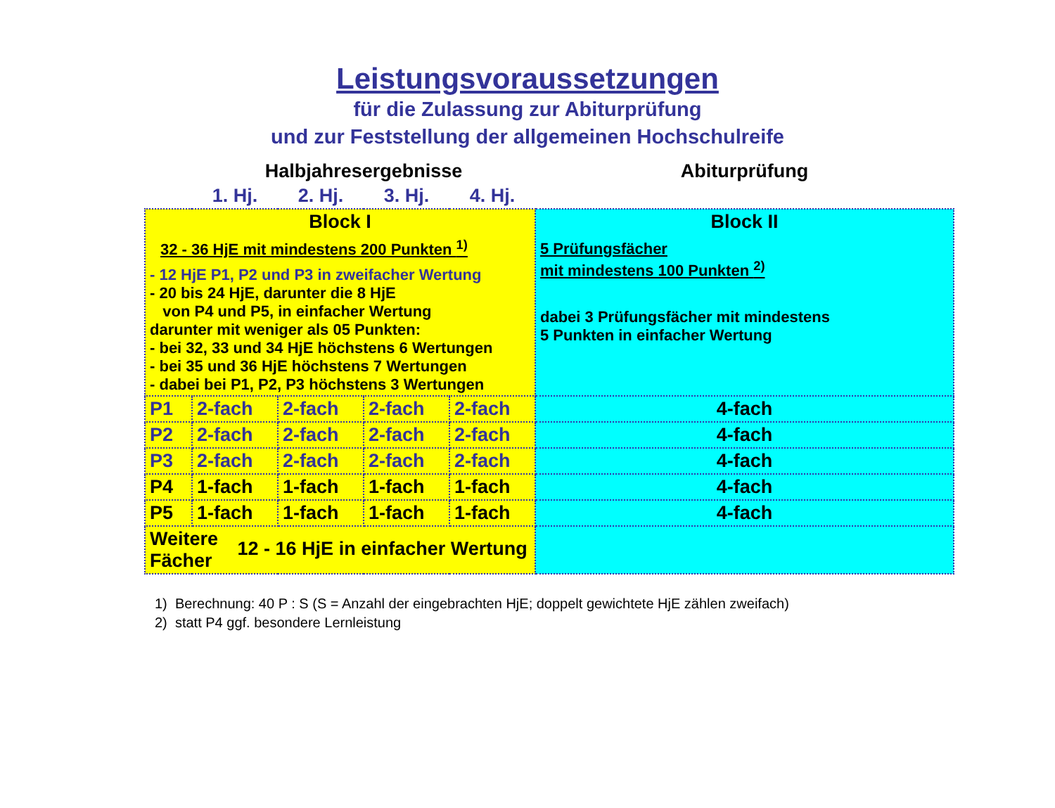Leistungsvoraussetzungen
für die Zulassung zur Abiturprüfung
und zur Feststellung der allgemeinen Hochschulreife
| | Halbjahresergebnisse | | | | Abiturprüfung |
| | 1. Hj. | 2. Hj. | 3. Hj. | 4. Hj. | |
| Block I 32 - 36 HjE mit mindestens 200 Punkten <sup>1)</sup> - 12 HjE P1, P2 und P3 in zweifacher Wertung - 20 bis 24 HjE, darunter die 8 HjE von P4 und P5, in einfacher Wertung darunter mit weniger als 05 Punkten: - bei 32, 33 und 34 HjE höchstens 6 Wertungen - bei 35 und 36 HjE höchstens 7 Wertungen - dabei bei P1, P2, P3 höchstens 3 Wertungen | | | | | Block II 5 Prüfungsfächer mit mindestens 100 Punkten <sup>2)</sup> dabei 3 Prüfungsfächer mit mindestens 5 Punkten in einfacher Wertung |
| P1 | 2-fach | 2-fach | 2-fach | 2-fach | 4-fach |
| P2 | 2-fach | 2-fach | 2-fach | 2-fach | 4-fach |
| P3 | 2-fach | 2-fach | 2-fach | 2-fach | 4-fach |
| P4 | 1-fach | 1-fach | 1-fach | 1-fach | 4-fach |
| P5 | 1-fach | 1-fach | 1-fach | 1-fach | 4-fach |
| Weitere Fächer 12 - 16 HjE in einfacher Wertung | | | | | |
1) Berechnung: 40 P : S (S = Anzahl der eingebrachten HjE; doppelt gewichtete HjE zählen zweifach)
2) statt P4 ggf. besondere Lernleistung